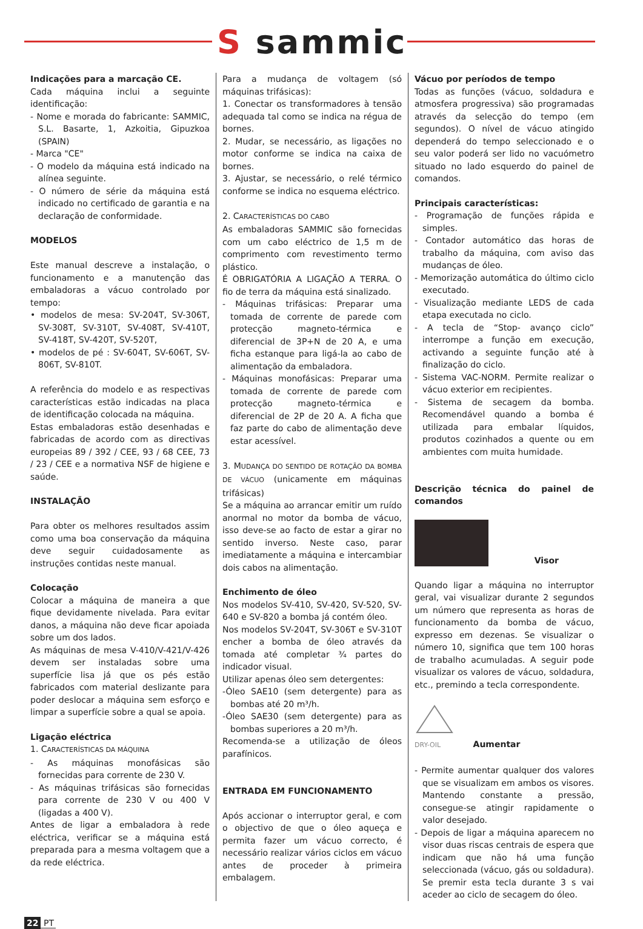S sammic
Indicações para a marcação CE.
Cada máquina inclui a seguinte identificação:
- Nome e morada do fabricante: SAMMIC, S.L. Basarte, 1, Azkoitia, Gipuzkoa (SPAIN)
- Marca "CE"
- O modelo da máquina está indicado na alínea seguinte.
- O número de série da máquina está indicado no certificado de garantia e na declaração de conformidade.
MODELOS
Este manual descreve a instalação, o funcionamento e a manutenção das embaladoras a vácuo controlado por tempo:
• modelos de mesa: SV-204T, SV-306T, SV-308T, SV-310T, SV-408T, SV-410T, SV-418T, SV-420T, SV-520T,
• modelos de pé : SV-604T, SV-606T, SV-806T, SV-810T.
A referência do modelo e as respectivas características estão indicadas na placa de identificação colocada na máquina.
Estas embaladoras estão desenhadas e fabricadas de acordo com as directivas europeias 89 / 392 / CEE, 93 / 68 CEE, 73 / 23 / CEE e a normativa NSF de higiene e saúde.
INSTALAÇÃO
Para obter os melhores resultados assim como uma boa conservação da máquina deve seguir cuidadosamente as instruções contidas neste manual.
Colocação
Colocar a máquina de maneira a que fique devidamente nivelada. Para evitar danos, a máquina não deve ficar apoiada sobre um dos lados.
As máquinas de mesa V-410/V-421/V-426 devem ser instaladas sobre uma superfície lisa já que os pés estão fabricados com material deslizante para poder deslocar a máquina sem esforço e limpar a superfície sobre a qual se apoia.
Ligação eléctrica
1. CARACTERÍSTICAS DA MÁQUINA
- As máquinas monofásicas são fornecidas para corrente de 230 V.
- As máquinas trifásicas são fornecidas para corrente de 230 V ou 400 V (ligadas a 400 V).
Antes de ligar a embaladora à rede eléctrica, verificar se a máquina está preparada para a mesma voltagem que a da rede eléctrica.
Para a mudança de voltagem (só máquinas trifásicas):
1. Conectar os transformadores à tensão adequada tal como se indica na régua de bornes.
2. Mudar, se necessário, as ligações no motor conforme se indica na caixa de bornes.
3. Ajustar, se necessário, o relé térmico conforme se indica no esquema eléctrico.
2. CARACTERÍSTICAS DO CABO
As embaladoras SAMMIC são fornecidas com um cabo eléctrico de 1,5 m de comprimento com revestimento termo plástico.
É OBRIGATÓRIA A LIGAÇÃO A TERRA. O fio de terra da máquina está sinalizado.
- Máquinas trifásicas: Preparar uma tomada de corrente de parede com protecção magneto-térmica e diferencial de 3P+N de 20 A, e uma ficha estanque para ligá-la ao cabo de alimentação da embaladora.
- Máquinas monofásicas: Preparar uma tomada de corrente de parede com protecção magneto-térmica e diferencial de 2P de 20 A. A ficha que faz parte do cabo de alimentação deve estar acessível.
3. MUDANÇA DO SENTIDO DE ROTAÇÃO DA BOMBA DE VÁCUO (unicamente em máquinas trifásicas)
Se a máquina ao arrancar emitir um ruído anormal no motor da bomba de vácuo, isso deve-se ao facto de estar a girar no sentido inverso. Neste caso, parar imediatamente a máquina e intercambiar dois cabos na alimentação.
Enchimento de óleo
Nos modelos SV-410, SV-420, SV-520, SV-640 e SV-820 a bomba já contém óleo.
Nos modelos SV-204T, SV-306T e SV-310T encher a bomba de óleo através da tomada até completar ¾ partes do indicador visual.
Utilizar apenas óleo sem detergentes:
-Óleo SAE10 (sem detergente) para as bombas até 20 m³/h.
-Óleo SAE30 (sem detergente) para as bombas superiores a 20 m³/h.
Recomenda-se a utilização de óleos parafínicos.
ENTRADA EM FUNCIONAMENTO
Após accionar o interruptor geral, e com o objectivo de que o óleo aqueça e permita fazer um vácuo correcto, é necessário realizar vários ciclos em vácuo antes de proceder à primeira embalagem.
Vácuo por períodos de tempo
Todas as funções (vácuo, soldadura e atmosfera progressiva) são programadas através da selecção do tempo (em segundos). O nível de vácuo atingido dependerá do tempo seleccionado e o seu valor poderá ser lido no vacuómetro situado no lado esquerdo do painel de comandos.
Principais características:
- Programação de funções rápida e simples.
- Contador automático das horas de trabalho da máquina, com aviso das mudanças de óleo.
- Memorização automática do último ciclo executado.
- Visualização mediante LEDS de cada etapa executada no ciclo.
- A tecla de “Stop- avanço ciclo” interrompe a função em execução, activando a seguinte função até à finalização do ciclo.
- Sistema VAC-NORM. Permite realizar o vácuo exterior em recipientes.
- Sistema de secagem da bomba. Recomendável quando a bomba é utilizada para embalar líquidos, produtos cozinhados a quente ou em ambientes com muita humidade.
Descrição técnica do painel de comandos
Visor
Quando ligar a máquina no interruptor geral, vai visualizar durante 2 segundos um número que representa as horas de funcionamento da bomba de vácuo, expresso em dezenas. Se visualizar o número 10, significa que tem 100 horas de trabalho acumuladas. A seguir pode visualizar os valores de vácuo, soldadura, etc., premindo a tecla correspondente.
DRY-OIL Aumentar
- Permite aumentar qualquer dos valores que se visualizam em ambos os visores. Mantendo constante a pressão, consegue-se atingir rapidamente o valor desejado.
- Depois de ligar a máquina aparecem no visor duas riscas centrais de espera que indicam que não há uma função seleccionada (vácuo, gás ou soldadura). Se premir esta tecla durante 3 s vai aceder ao ciclo de secagem do óleo.
22 PT